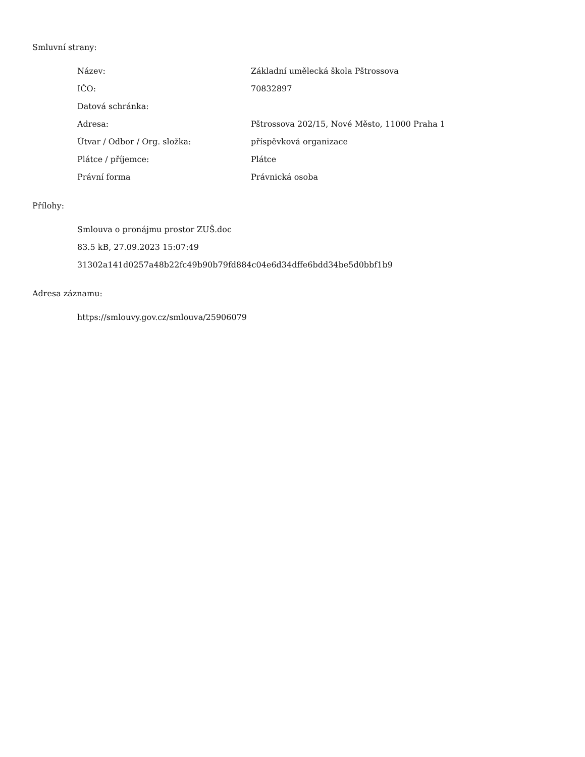Smluvní strany:
| Název: | Základní umělecká škola Pštrossova |
| IČO: | 70832897 |
| Datová schránka: | |
| Adresa: | Pštrossova 202/15, Nové Město, 11000 Praha 1 |
| Útvar / Odbor / Org. složka: | příspěvková organizace |
| Plátce / příjemce: | Plátce |
| Právní forma | Právnická osoba |
Přílohy:
Smlouva o pronájmu prostor ZUŠ.doc
83.5 kB, 27.09.2023 15:07:49
31302a141d0257a48b22fc49b90b79fd884c04e6d34dffe6bdd34be5d0bbf1b9
Adresa záznamu:
https://smlouvy.gov.cz/smlouva/25906079